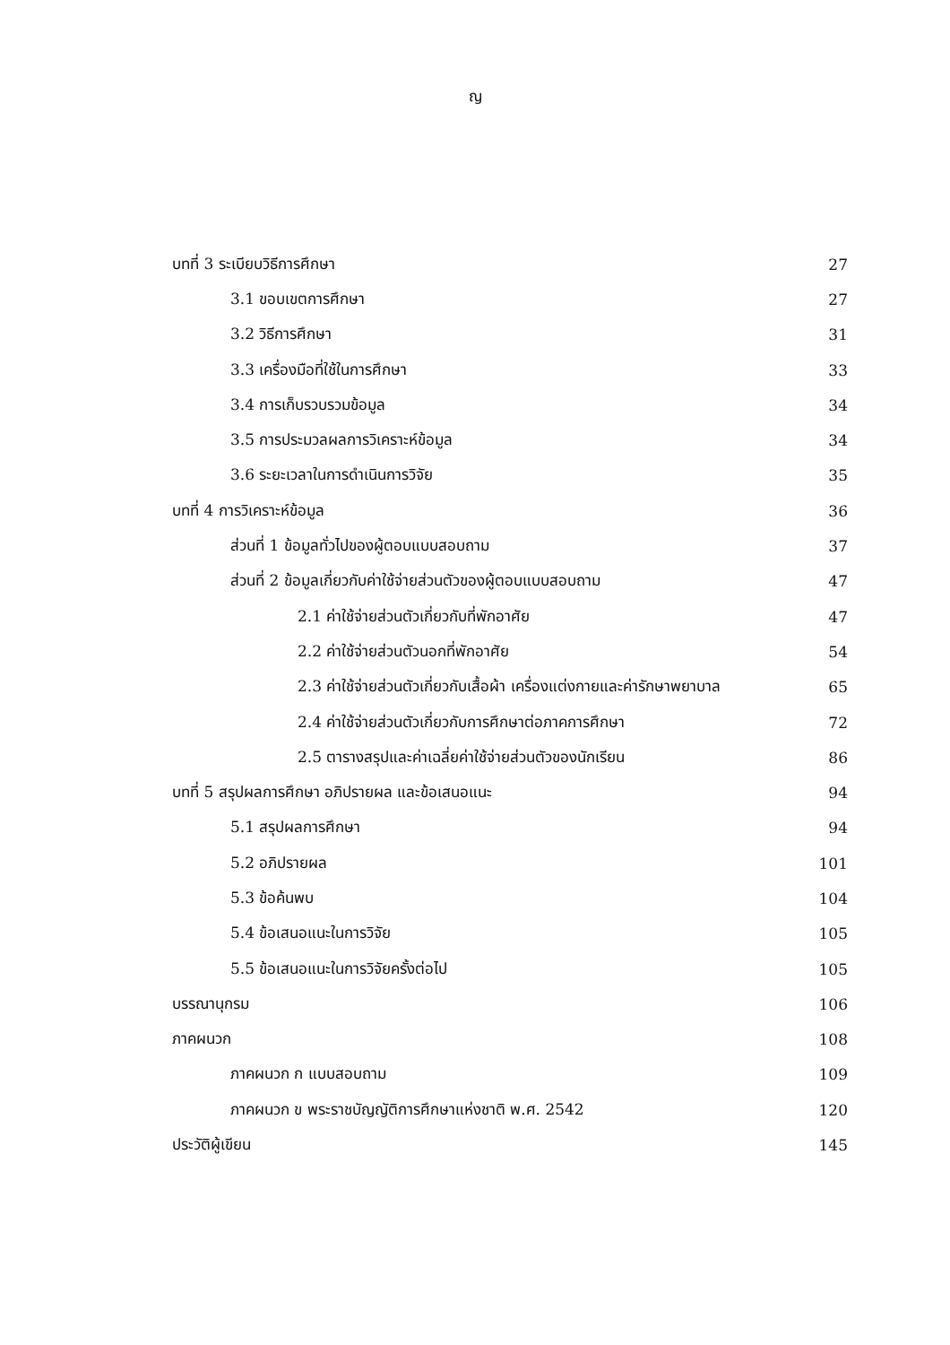ญ
บทที่ 3 ระเบียบวิธีการศึกษา 27
3.1 ขอบเขตการศึกษา 27
3.2 วิธีการศึกษา 31
3.3 เครื่องมือที่ใช้ในการศึกษา 33
3.4 การเก็บรวบรวมข้อมูล 34
3.5 การประมวลผลการวิเคราะห์ข้อมูล 34
3.6 ระยะเวลาในการดำเนินการวิจัย 35
บทที่ 4 การวิเคราะห์ข้อมูล 36
ส่วนที่ 1 ข้อมูลทั่วไปของผู้ตอบแบบสอบถาม 37
ส่วนที่ 2 ข้อมูลเกี่ยวกับค่าใช้จ่ายส่วนตัวของผู้ตอบแบบสอบถาม 47
2.1 ค่าใช้จ่ายส่วนตัวเกี่ยวกับที่พักอาศัย 47
2.2 ค่าใช้จ่ายส่วนตัวนอกที่พักอาศัย 54
2.3 ค่าใช้จ่ายส่วนตัวเกี่ยวกับเสื้อผ้า เครื่องแต่งกายและค่ารักษาพยาบาล 65
2.4 ค่าใช้จ่ายส่วนตัวเกี่ยวกับการศึกษาต่อภาคการศึกษา 72
2.5 ตารางสรุปและค่าเฉลี่ยค่าใช้จ่ายส่วนตัวของนักเรียน 86
บทที่ 5 สรุปผลการศึกษา อภิปรายผล และข้อเสนอแนะ 94
5.1 สรุปผลการศึกษา 94
5.2 อภิปรายผล 101
5.3 ข้อค้นพบ 104
5.4 ข้อเสนอแนะในการวิจัย 105
5.5 ข้อเสนอแนะในการวิจัยครั้งต่อไป 105
บรรณานุกรม 106
ภาคผนวก 108
ภาคผนวก ก แบบสอบถาม 109
ภาคผนวก ข พระราชบัญญัติการศึกษาแห่งชาติ พ.ศ. 2542 120
ประวัติผู้เขียน 145